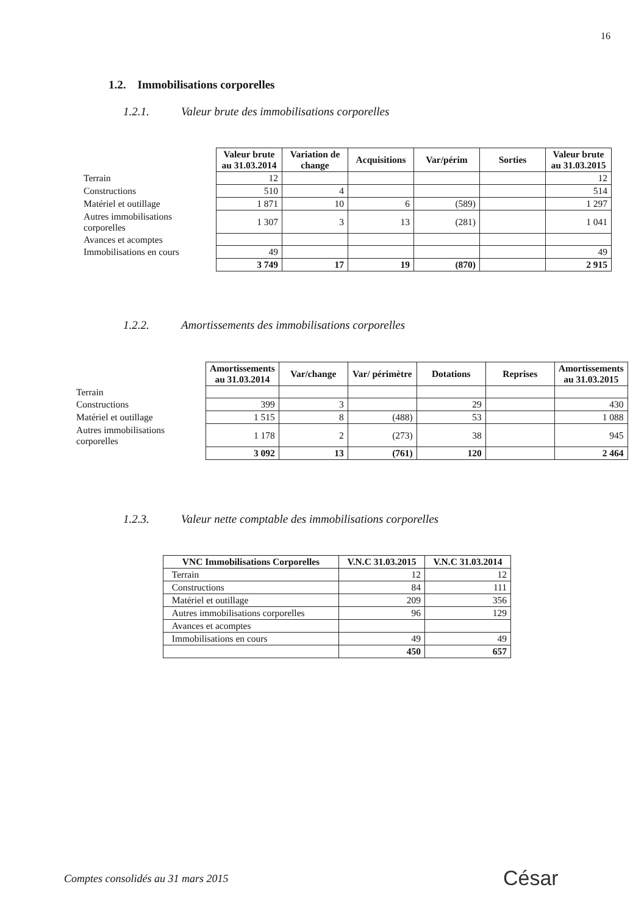16
1.2. Immobilisations corporelles
1.2.1. Valeur brute des immobilisations corporelles
| | Valeur brute au 31.03.2014 | Variation de change | Acquisitions | Var/périm | Sorties | Valeur brute au 31.03.2015 |
| --- | --- | --- | --- | --- | --- | --- |
| Terrain | 12 | | | | | 12 |
| Constructions | 510 | 4 | | | | 514 |
| Matériel et outillage | 1 871 | 10 | 6 | (589) | | 1 297 |
| Autres immobilisations corporelles | 1 307 | 3 | 13 | (281) | | 1 041 |
| Avances et acomptes | | | | | | |
| Immobilisations en cours | 49 | | | | | 49 |
| | 3 749 | 17 | 19 | (870) | | 2 915 |
1.2.2. Amortissements des immobilisations corporelles
| | Amortissements au 31.03.2014 | Var/change | Var/ périmètre | Dotations | Reprises | Amortissements au 31.03.2015 |
| --- | --- | --- | --- | --- | --- | --- |
| Terrain | | | | | | |
| Constructions | 399 | 3 | | 29 | | 430 |
| Matériel et outillage | 1 515 | 8 | (488) | 53 | | 1 088 |
| Autres immobilisations corporelles | 1 178 | 2 | (273) | 38 | | 945 |
| | 3 092 | 13 | (761) | 120 | | 2 464 |
1.2.3. Valeur nette comptable des immobilisations corporelles
| VNC Immobilisations Corporelles | V.N.C 31.03.2015 | V.N.C 31.03.2014 |
| --- | --- | --- |
| Terrain | 12 | 12 |
| Constructions | 84 | 111 |
| Matériel et outillage | 209 | 356 |
| Autres immobilisations corporelles | 96 | 129 |
| Avances et acomptes | | |
| Immobilisations en cours | 49 | 49 |
| | 450 | 657 |
Comptes consolidés au 31 mars 2015
César